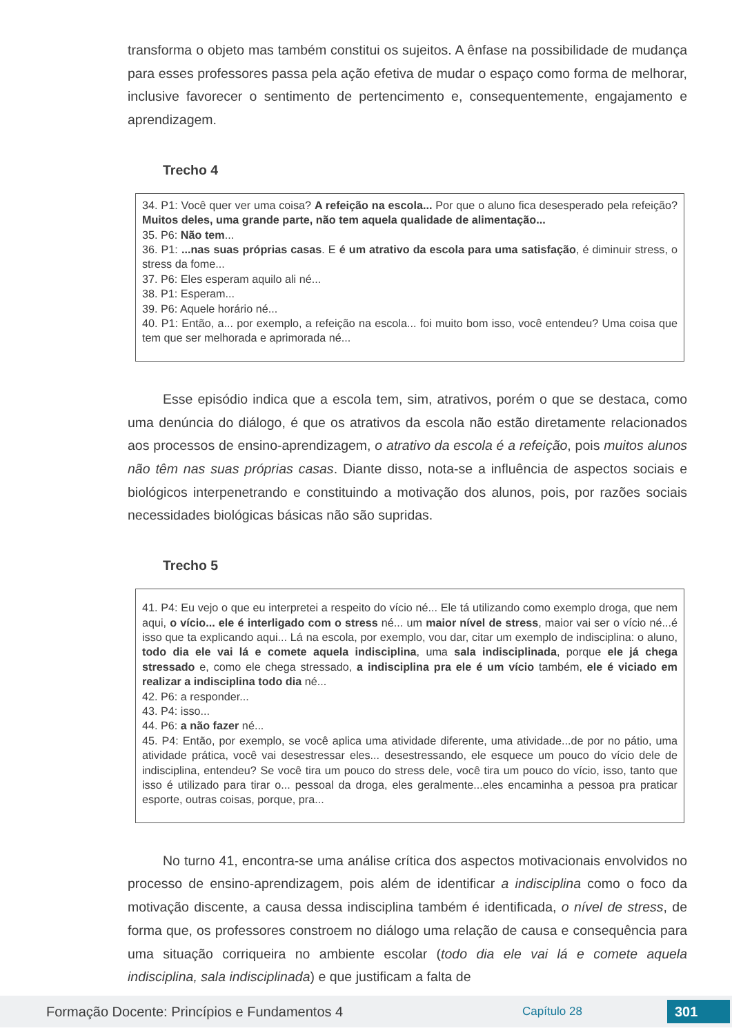transforma o objeto mas também constitui os sujeitos. A ênfase na possibilidade de mudança para esses professores passa pela ação efetiva de mudar o espaço como forma de melhorar, inclusive favorecer o sentimento de pertencimento e, consequentemente, engajamento e aprendizagem.
Trecho 4
34. P1: Você quer ver uma coisa? A refeição na escola... Por que o aluno fica desesperado pela refeição? Muitos deles, uma grande parte, não tem aquela qualidade de alimentação...
35. P6: Não tem...
36. P1: ...nas suas próprias casas. E é um atrativo da escola para uma satisfação, é diminuir stress, o stress da fome...
37. P6: Eles esperam aquilo ali né...
38. P1: Esperam...
39. P6: Aquele horário né...
40. P1: Então, a... por exemplo, a refeição na escola... foi muito bom isso, você entendeu? Uma coisa que tem que ser melhorada e aprimorada né...
Esse episódio indica que a escola tem, sim, atrativos, porém o que se destaca, como uma denúncia do diálogo, é que os atrativos da escola não estão diretamente relacionados aos processos de ensino-aprendizagem, o atrativo da escola é a refeição, pois muitos alunos não têm nas suas próprias casas. Diante disso, nota-se a influência de aspectos sociais e biológicos interpenetrando e constituindo a motivação dos alunos, pois, por razões sociais necessidades biológicas básicas não são supridas.
Trecho 5
41. P4: Eu vejo o que eu interpretei a respeito do vício né... Ele tá utilizando como exemplo droga, que nem aqui, o vício... ele é interligado com o stress né... um maior nível de stress, maior vai ser o vício né...é isso que ta explicando aqui... Lá na escola, por exemplo, vou dar, citar um exemplo de indisciplina: o aluno, todo dia ele vai lá e comete aquela indisciplina, uma sala indisciplinada, porque ele já chega stressado e, como ele chega stressado, a indisciplina pra ele é um vício também, ele é viciado em realizar a indisciplina todo dia né...
42. P6: a responder...
43. P4: isso...
44. P6: a não fazer né...
45. P4: Então, por exemplo, se você aplica uma atividade diferente, uma atividade...de por no pátio, uma atividade prática, você vai desestressar eles... desestressando, ele esquece um pouco do vício dele de indisciplina, entendeu? Se você tira um pouco do stress dele, você tira um pouco do vício, isso, tanto que isso é utilizado para tirar o... pessoal da droga, eles geralmente...eles encaminha a pessoa pra praticar esporte, outras coisas, porque, pra...
No turno 41, encontra-se uma análise crítica dos aspectos motivacionais envolvidos no processo de ensino-aprendizagem, pois além de identificar a indisciplina como o foco da motivação discente, a causa dessa indisciplina também é identificada, o nível de stress, de forma que, os professores constroem no diálogo uma relação de causa e consequência para uma situação corriqueira no ambiente escolar (todo dia ele vai lá e comete aquela indisciplina, sala indisciplinada) e que justificam a falta de
Formação Docente: Princípios e Fundamentos 4 Capítulo 28 301